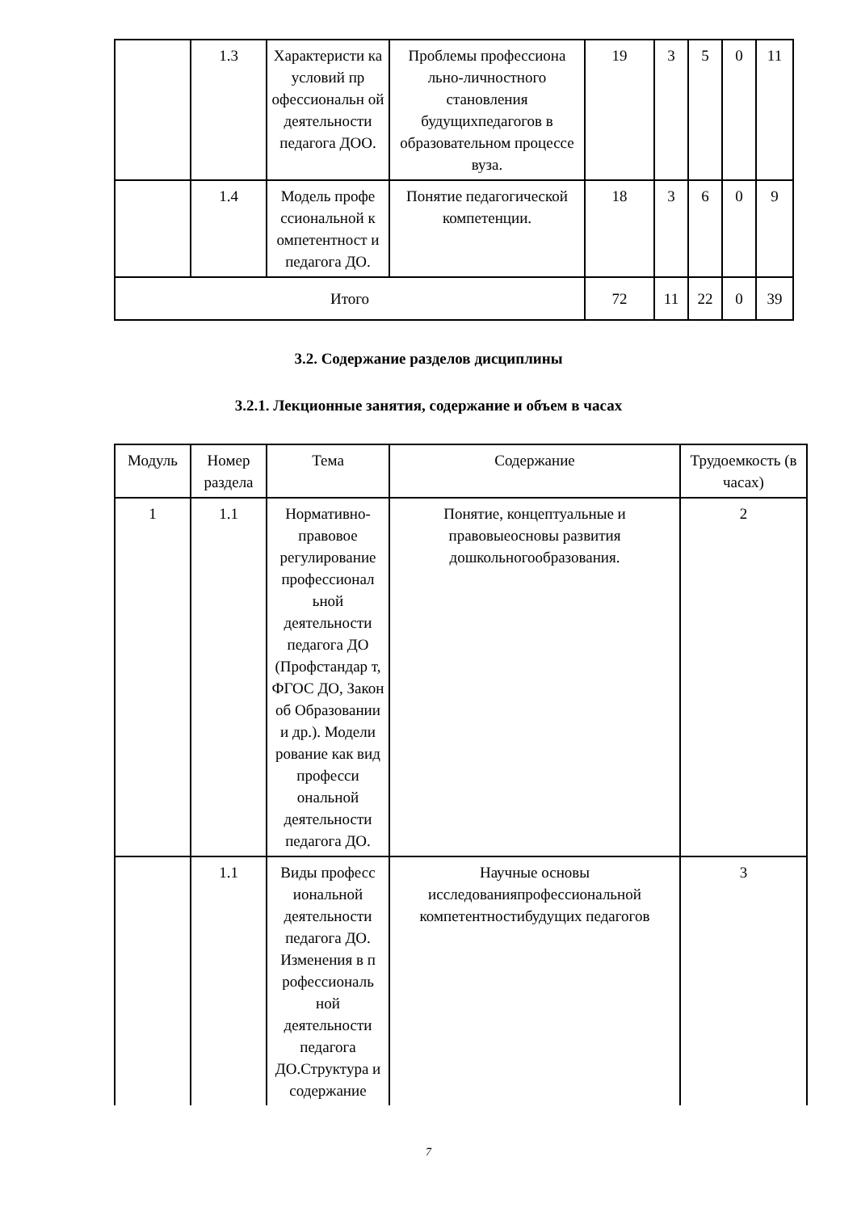| | 1.3 | Характеристи ка условий пр офессиональн ой деятельности педагога ДОО. | Проблемы профессиона льно-личностного становления будущихпедагогов в образовательном процессе вуза. | 19 | 3 | 5 | 0 | 11 |
| | 1.4 | Модель профе ссиональной к омпетентност и педагога ДО. | Понятие педагогической компетенции. | 18 | 3 | 6 | 0 | 9 |
| Итого | | | | 72 | 11 | 22 | 0 | 39 |
3.2. Содержание разделов дисциплины
3.2.1. Лекционные занятия, содержание и объем в часах
| Модуль | Номер раздела | Тема | Содержание | Трудоемкость (в часах) |
| --- | --- | --- | --- | --- |
| 1 | 1.1 | Нормативно-правовое регулирование профессионал ьной деятельности педагога ДО (Профстандар т, ФГОС ДО, Закон об Образовании и др.). Модели рование как вид професси ональной деятельности педагога ДО. | Понятие, концептуальные и правовыеосновы развития дошкольногообразования. | 2 |
| | 1.1 | Виды професс иональной деятельности педагога ДО. Изменения в п рофессиональ ной деятельности педагога ДО.Структура и содержание | Научные основы исследованияпрофессиональной компетентностибудущих педагогов | 3 |
7